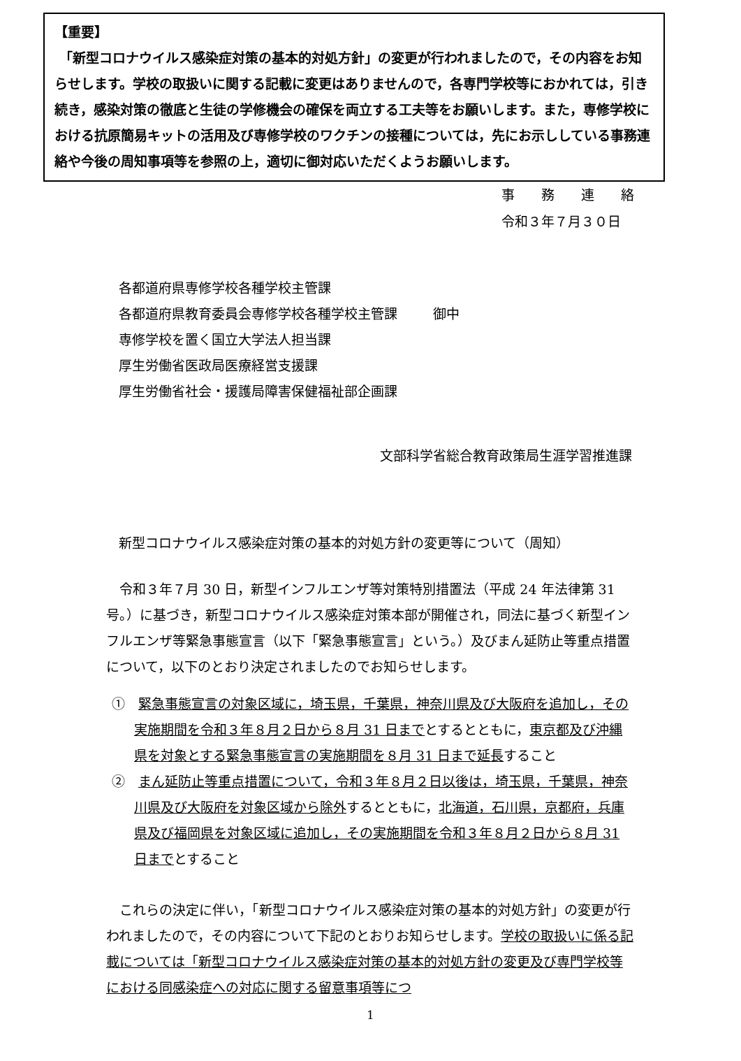【重要】
「新型コロナウイルス感染症対策の基本的対処方針」の変更が行われましたので，その内容をお知らせします。学校の取扱いに関する記載に変更はありませんので，各専門学校等におかれては，引き続き，感染対策の徹底と生徒の学修機会の確保を両立する工夫等をお願いします。また，専修学校における抗原簡易キットの活用及び専修学校のワクチンの接種については，先にお示ししている事務連絡や今後の周知事項等を参照の上，適切に御対応いただくようお願いします。
事　　務　　連　　絡
令和３年７月３０日
各都道府県専修学校各種学校主管課
各都道府県教育委員会専修学校各種学校主管課
専修学校を置く国立大学法人担当課
厚生労働省医政局医療経営支援課
厚生労働省社会・援護局障害保健福祉部企画課
御中
文部科学省総合教育政策局生涯学習推進課
新型コロナウイルス感染症対策の基本的対処方針の変更等について（周知）
　令和３年７月 30 日，新型インフルエンザ等対策特別措置法（平成 24 年法律第 31 号。）に基づき，新型コロナウイルス感染症対策本部が開催され，同法に基づく新型インフルエンザ等緊急事態宣言（以下「緊急事態宣言」という。）及びまん延防止等重点措置について，以下のとおり決定されましたのでお知らせします。
①　緊急事態宣言の対象区域に，埼玉県，千葉県，神奈川県及び大阪府を追加し，その実施期間を令和３年８月２日から８月 31 日までとするとともに，東京都及び沖縄県を対象とする緊急事態宣言の実施期間を８月 31 日まで延長すること
②　まん延防止等重点措置について，令和３年８月２日以後は，埼玉県，千葉県，神奈川県及び大阪府を対象区域から除外するとともに，北海道，石川県，京都府，兵庫県及び福岡県を対象区域に追加し，その実施期間を令和３年８月２日から８月 31 日までとすること
　これらの決定に伴い，「新型コロナウイルス感染症対策の基本的対処方針」の変更が行われましたので，その内容について下記のとおりお知らせします。学校の取扱いに係る記載については「新型コロナウイルス感染症対策の基本的対処方針の変更及び専門学校等における同感染症への対応に関する留意事項等につ
1